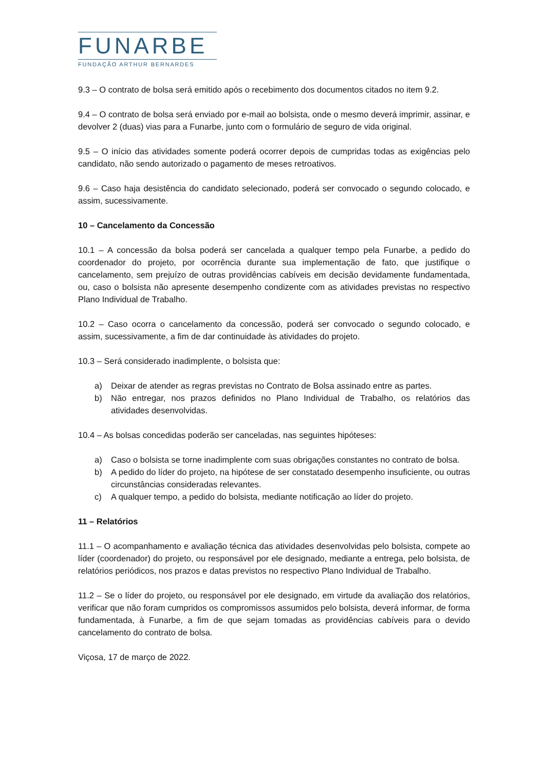FUNARBE
FUNDAÇÃO ARTHUR BERNARDES
9.3 – O contrato de bolsa será emitido após o recebimento dos documentos citados no item 9.2.
9.4 – O contrato de bolsa será enviado por e-mail ao bolsista, onde o mesmo deverá imprimir, assinar, e devolver 2 (duas) vias para a Funarbe, junto com o formulário de seguro de vida original.
9.5 – O início das atividades somente poderá ocorrer depois de cumpridas todas as exigências pelo candidato, não sendo autorizado o pagamento de meses retroativos.
9.6 – Caso haja desistência do candidato selecionado, poderá ser convocado o segundo colocado, e assim, sucessivamente.
10 – Cancelamento da Concessão
10.1 – A concessão da bolsa poderá ser cancelada a qualquer tempo pela Funarbe, a pedido do coordenador do projeto, por ocorrência durante sua implementação de fato, que justifique o cancelamento, sem prejuízo de outras providências cabíveis em decisão devidamente fundamentada, ou, caso o bolsista não apresente desempenho condizente com as atividades previstas no respectivo Plano Individual de Trabalho.
10.2 – Caso ocorra o cancelamento da concessão, poderá ser convocado o segundo colocado, e assim, sucessivamente, a fim de dar continuidade às atividades do projeto.
10.3 – Será considerado inadimplente, o bolsista que:
a) Deixar de atender as regras previstas no Contrato de Bolsa assinado entre as partes.
b) Não entregar, nos prazos definidos no Plano Individual de Trabalho, os relatórios das atividades desenvolvidas.
10.4 – As bolsas concedidas poderão ser canceladas, nas seguintes hipóteses:
a) Caso o bolsista se torne inadimplente com suas obrigações constantes no contrato de bolsa.
b) A pedido do líder do projeto, na hipótese de ser constatado desempenho insuficiente, ou outras circunstâncias consideradas relevantes.
c) A qualquer tempo, a pedido do bolsista, mediante notificação ao líder do projeto.
11 – Relatórios
11.1 – O acompanhamento e avaliação técnica das atividades desenvolvidas pelo bolsista, compete ao líder (coordenador) do projeto, ou responsável por ele designado, mediante a entrega, pelo bolsista, de relatórios periódicos, nos prazos e datas previstos no respectivo Plano Individual de Trabalho.
11.2 – Se o líder do projeto, ou responsável por ele designado, em virtude da avaliação dos relatórios, verificar que não foram cumpridos os compromissos assumidos pelo bolsista, deverá informar, de forma fundamentada, à Funarbe, a fim de que sejam tomadas as providências cabíveis para o devido cancelamento do contrato de bolsa.
Viçosa, 17 de março de 2022.